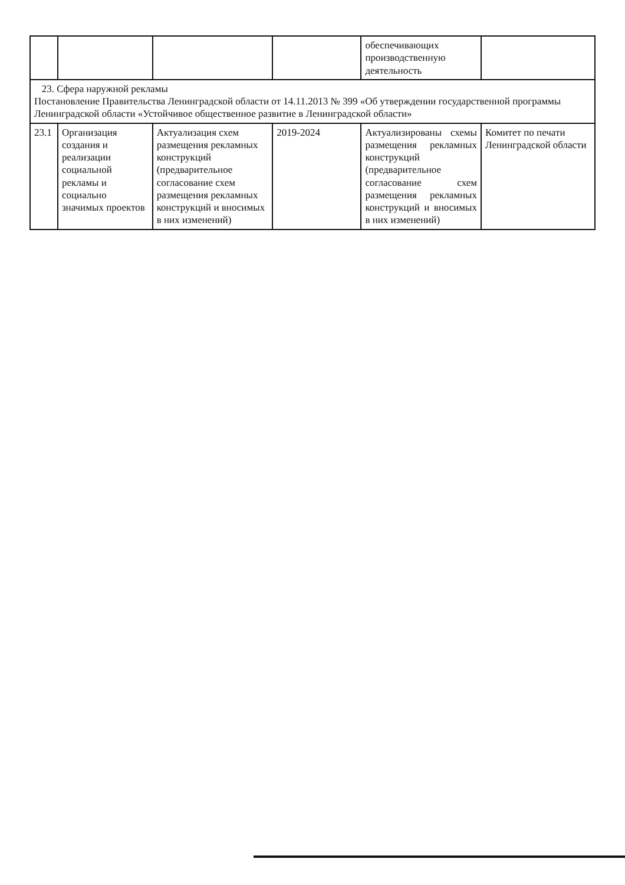| | | | | обеспечивающих производственную деятельность | |
| 23. Сфера наружной рекламы Постановление Правительства Ленинградской области от 14.11.2013 № 399 «Об утверждении государственной программы Ленинградской области «Устойчивое общественное развитие в Ленинградской области» | | | | | |
| 23.1 | Организация создания и реализации социальной рекламы и социально значимых проектов | Актуализация схем размещения рекламных конструкций (предварительное согласование схем размещения рекламных конструкций и вносимых в них изменений) | 2019-2024 | Актуализированы схемы размещения рекламных конструкций (предварительное согласование схем размещения рекламных конструкций и вносимых в них изменений) | Комитет по печати Ленинградской области |